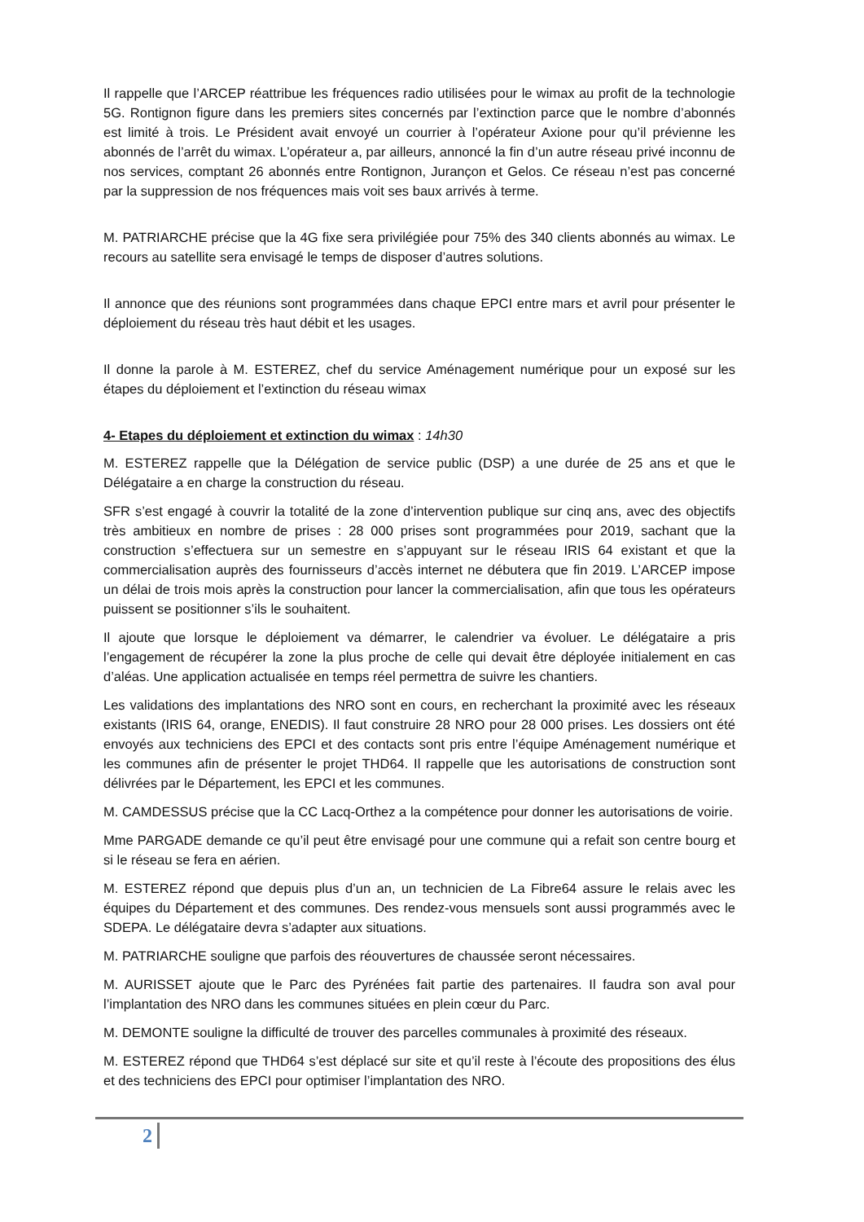Il rappelle que l’ARCEP réattribue les fréquences radio utilisées pour le wimax au profit de la technologie 5G. Rontignon figure dans les premiers sites concernés par l’extinction parce que le nombre d’abonnés est limité à trois. Le Président avait envoyé un courrier à l’opérateur Axione pour qu’il prévienne les abonnés de l’arrêt du wimax. L’opérateur a, par ailleurs, annoncé la fin d’un autre réseau privé inconnu de nos services, comptant 26 abonnés entre Rontignon, Jurançon et Gelos. Ce réseau n’est pas concerné par la suppression de nos fréquences mais voit ses baux arrivés à terme.
M. PATRIARCHE précise que la 4G fixe sera privilégiée pour 75% des 340 clients abonnés au wimax. Le recours au satellite sera envisagé le temps de disposer d’autres solutions.
Il annonce que des réunions sont programmées dans chaque EPCI entre mars et avril pour présenter le déploiement du réseau très haut débit et les usages.
Il donne la parole à M. ESTEREZ, chef du service Aménagement numérique pour un exposé sur les étapes du déploiement et l’extinction du réseau wimax
4- Etapes du déploiement et extinction du wimax : 14h30
M. ESTEREZ rappelle que la Délégation de service public (DSP) a une durée de 25 ans et que le Délégataire a en charge la construction du réseau.
SFR s’est engagé à couvrir la totalité de la zone d’intervention publique sur cinq ans, avec des objectifs très ambitieux en nombre de prises : 28 000 prises sont programmées pour 2019, sachant que la construction s’effectuera sur un semestre en s’appuyant sur le réseau IRIS 64 existant et que la commercialisation auprès des fournisseurs d’accès internet ne débutera que fin 2019. L’ARCEP impose un délai de trois mois après la construction pour lancer la commercialisation, afin que tous les opérateurs puissent se positionner s’ils le souhaitent.
Il ajoute que lorsque le déploiement va démarrer, le calendrier va évoluer. Le délégataire a pris l’engagement de récupérer la zone la plus proche de celle qui devait être déployée initialement en cas d’aléas. Une application actualisée en temps réel permettra de suivre les chantiers.
Les validations des implantations des NRO sont en cours, en recherchant la proximité avec les réseaux existants (IRIS 64, orange, ENEDIS). Il faut construire 28 NRO pour 28 000 prises. Les dossiers ont été envoyés aux techniciens des EPCI et des contacts sont pris entre l’équipe Aménagement numérique et les communes afin de présenter le projet THD64. Il rappelle que les autorisations de construction sont délivrées par le Département, les EPCI et les communes.
M. CAMDESSUS précise que la CC Lacq-Orthez a la compétence pour donner les autorisations de voirie.
Mme PARGADE demande ce qu’il peut être envisagé pour une commune qui a refait son centre bourg et si le réseau se fera en aérien.
M. ESTEREZ répond que depuis plus d’un an, un technicien de La Fibre64 assure le relais avec les équipes du Département et des communes. Des rendez-vous mensuels sont aussi programmés avec le SDEPA. Le délégataire devra s’adapter aux situations.
M. PATRIARCHE souligne que parfois des réouvertures de chaussée seront nécessaires.
M. AURISSET ajoute que le Parc des Pyrénées fait partie des partenaires. Il faudra son aval pour l’implantation des NRO dans les communes situées en plein cœur du Parc.
M. DEMONTE souligne la difficulté de trouver des parcelles communales à proximité des réseaux.
M. ESTEREZ répond que THD64 s’est déplacé sur site et qu’il reste à l’écoute des propositions des élus et des techniciens des EPCI pour optimiser l’implantation des NRO.
2